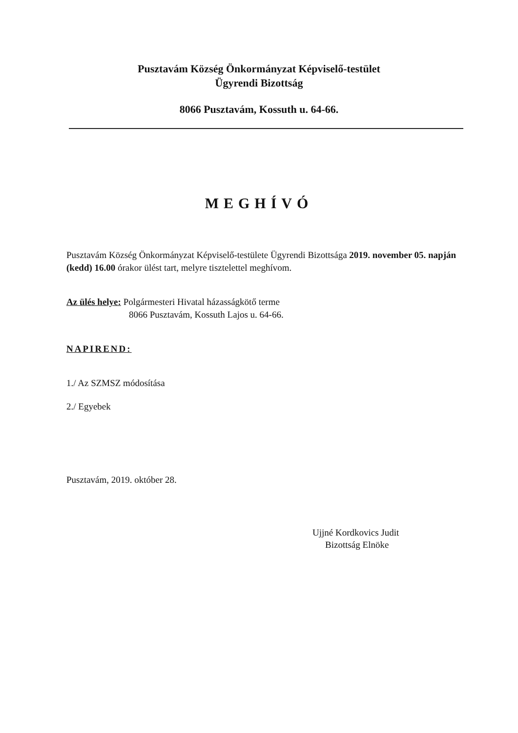Pusztavám Község Önkormányzat Képviselő-testület
Ügyrendi Bizottság
8066 Pusztavám, Kossuth u. 64-66.
MEGHÍVÓ
Pusztavám Község Önkormányzat Képviselő-testülete Ügyrendi Bizottsága 2019. november 05. napján (kedd) 16.00 órakor ülést tart, melyre tisztelettel meghívom.
Az ülés helye: Polgármesteri Hivatal házasságkötő terme
8066 Pusztavám, Kossuth Lajos u. 64-66.
NAPIREND:
1./ Az SZMSZ módosítása
2./ Egyebek
Pusztavám, 2019. október 28.
Ujjné Kordkovics Judit
Bizottság Elnöke